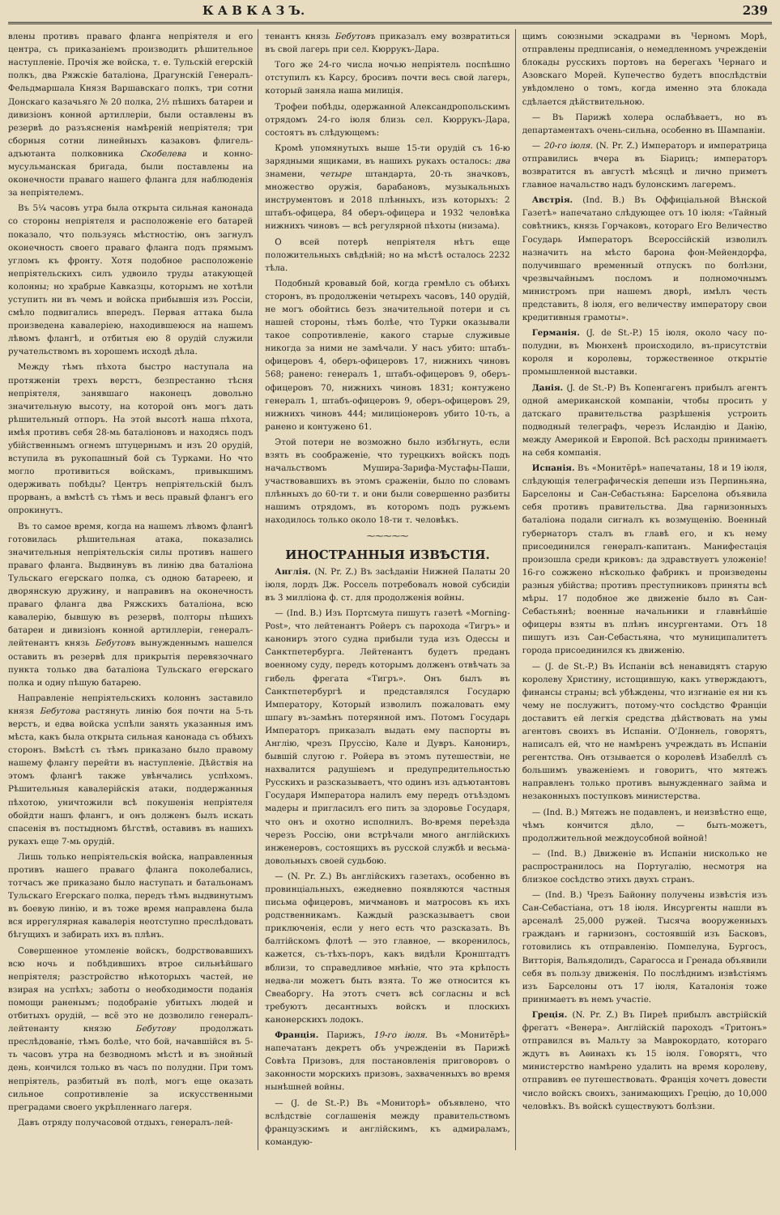К А В К А З Ъ. 239
влены противъ праваго фланга непріятеля и его центра, съ приказаніемъ производить рѣшительное наступленіе. Прочія же войска, т. е. Тульскій егерскій полкъ, два Ряжскіе баталіона, Драгунскій Генералъ-Фельдмаршала Князя Варшавскаго полкъ, три сотни Донскаго казачьяго № 20 полка, 2½ пѣшихъ батареи и дивизіонъ конной артиллеріи, были оставлены въ резервѣ до разъясненія намѣреній непріятеля; три сборныя сотни линейныхъ казаковъ флигель-адъютанта полковника Скобелева и конно-мусульманская бригада, были поставлены на оконечности праваго нашего фланга для наблюденія за непріятелемъ.
Въ 5¼ часовъ утра была открыта сильная канонада со стороны непріятеля и расположеніе его батарей показало, что пользуясь мѣстностію, онъ загнулъ оконечность своего праваго фланга подъ прямымъ угломъ къ фронту. Хотя подобное расположеніе непріятельскихъ силъ удвоило труды атакующей колонны; но храбрые Кавказцы, которымъ не хотѣли уступить ни въ чемъ и войска прибывшія изъ Россіи, смѣло подвигались впередъ. Первая аттака была произведена кавалеріею, находившеюся на нашемъ лѣвомъ флангѣ, и отбитыя ею 8 орудій служили ручательствомъ въ хорошемъ исходѣ дѣла.
Между тѣмъ пѣхота быстро наступала на протяженіи трехъ верстъ, безпрестанно тѣсня непріятеля, занявшаго наконецъ довольно значительную высоту, на которой онъ могъ дать рѣшительный отпоръ. На этой высотѣ наша пѣхота, имѣя противъ себя 28-мь баталіоновъ и находясь подъ убійственнымъ огнемъ штуцернымъ и изъ 20 орудій, вступила въ рукопашный бой съ Турками. Но что могло противиться войскамъ, привыкшимъ одерживать побѣды? Центръ непріятельскій былъ прорванъ, а вмѣстѣ съ тѣмъ и весь правый флангъ его опрокинутъ.
Въ то самое время, когда на нашемъ лѣвомъ флангѣ готовилась рѣшительная атака, показались значительныя непріятельскія силы противъ нашего праваго фланга. Выдвинувъ въ линію два баталіона Тульскаго егерскаго полка, съ одною батареею, и дворянскую дружину, и направивъ на оконечность праваго фланга два Ряжскихъ баталіона, всю кавалерію, бывшую въ резервѣ, полторы пѣшихъ батареи и дивизіонъ конной артиллеріи, генералъ-лейтенантъ князь Бебутовъ вынужденнымъ нашелся оставить въ резервѣ для прикрытія перевязочнаго пункта только два баталіона Тульскаго егерскаго полка и одну пѣшую батарею.
Направленіе непріятельскихъ колоннъ заставило князя Бебутова растянуть линію боя почти на 5-ть верстъ, и едва войска успѣли занять указанныя имъ мѣста, какъ была открыта сильная канонада съ обѣихъ сторонъ. Вмѣстѣ съ тѣмъ приказано было правому нашему флангу перейти въ наступленіе. Дѣйствія на этомъ флангѣ также увѣнчались успѣхомъ. Рѣшительныя кавалерійскія атаки, поддержанныя пѣхотою, уничтожили всѣ покушенія непріятеля обойдти нашъ флангъ, и онъ долженъ былъ искать спасенія въ постыдномъ бѣгствѣ, оставивъ въ нашихъ рукахъ еще 7-мь орудій.
Лишь только непріятельскія войска, направленныя противъ нашего праваго фланга поколебались, тотчасъ же приказано было наступать и батальонамъ Тульскаго Егерскаго полка, передъ тѣмъ выдвинутымъ въ боевую линію, и въ тоже время направлена была вся иррегулярная кавалерія неотступно преслѣдовать бѣгущихъ и забирать ихъ въ плѣнъ.
Совершенное утомленіе войскъ, бодрствовавшихъ всю ночь и побѣдившихъ втрое сильнѣйшаго непріятеля; разстройство нѣкоторыхъ частей, не взирая на успѣхъ; заботы о необходимости поданія помощи раненымъ; подобраніе убитыхъ людей и отбитыхъ орудій, — всё это не дозволило генералъ-лейтенанту князю Бебутову продолжать преслѣдованіе, тѣмъ болѣе, что бой, начавшійся въ 5-ть часовъ утра на безводномъ мѣстѣ и въ знойный день, кончился только въ часъ по полудни. При томъ непріятель, разбитый въ полѣ, могъ еще оказать сильное сопротивленіе за искусственными преградами своего укрѣпленнаго лагеря.
Давъ отряду получасовой отдыхъ, генералъ-лей-
тенантъ князь Бебутовъ приказалъ ему возвратиться въ свой лагерь при сел. Кюррукъ-Дара.
Того же 24-го числа ночью непріятель поспѣшно отступилъ къ Карсу, бросивъ почти весь свой лагерь, который заняла наша милиція.
Трофеи побѣды, одержанной Александропольскимъ отрядомъ 24-го іюля близь сел. Кюррукъ-Дара, состоятъ въ слѣдующемъ:
Кромѣ упомянутыхъ выше 15-ти орудій съ 16-ю зарядными ящиками, въ нашихъ рукахъ осталось: два знамени, четыре штандарта, 20-ть значковъ, множество оружія, барабановъ, музыкальныхъ инструментовъ и 2018 плѣнныхъ, изъ которыхъ: 2 штабъ-офицера, 84 оберъ-офицера и 1932 человѣка нижнихъ чиновъ — всѣ регулярной пѣхоты (низама).
О всей потерѣ непріятеля нѣтъ еще положительныхъ свѣдѣній; но на мѣстѣ осталось 2232 тѣла.
Подобный кровавый бой, когда гремѣло съ обѣихъ сторонъ, въ продолженіи четырехъ часовъ, 140 орудій, не могъ обойтись безъ значительной потери и съ нашей стороны, тѣмъ болѣе, что Турки оказывали такое сопротивленіе, какого старые служивые никогда за ними не замѣчали. У насъ убито: штабъ-офицеровъ 4, оберъ-офицеровъ 17, нижнихъ чиновъ 568; ранено: генералъ 1, штабъ-офицеровъ 9, оберъ-офицеровъ 70, нижнихъ чиновъ 1831; контужено генералъ 1, штабъ-офицеровъ 9, оберъ-офицеровъ 29, нижнихъ чиновъ 444; милиціонеровъ убито 10-ть, а ранено и контужено 61.
Этой потери не возможно было избѣгнуть, если взять въ соображеніе, что турецкихъ войскъ подъ начальствомъ Мушира-Зарифа-Мустафы-Паши, участвовавшихъ въ этомъ сраженіи, было по словамъ плѣнныхъ до 60-ти т. и они были совершенно разбиты нашимъ отрядомъ, въ которомъ подъ ружьемъ находилось только около 18-ти т. человѣкъ.
⁓⁓⁓⁓⁓
ИНОСТРАННЫЯ ИЗВѢСТІЯ.
Англія. (N. Pr. Z.) Въ засѣданіи Нижней Палаты 20 іюля, лордъ Дж. Россель потребовалъ новой субсидіи въ 3 милліона ф. ст. для продолженія войны.
— (Ind. B.) Изъ Портсмута пишутъ газетѣ «Morning-Post», что лейтенантъ Ройеръ съ парохода «Тигръ» и канониръ этого судна прибыли туда изъ Одессы и Санктпетербурга. Лейтенантъ будетъ преданъ военному суду, передъ которымъ долженъ отвѣчать за гибель фрегата «Тигръ». Онъ былъ въ Санктпетербургѣ и представлялся Государю Императору, Который изволилъ пожаловать ему шпагу въ-замѣнъ потерянной имъ. Потомъ Государь Императоръ приказалъ выдать ему паспорты въ Англію, чрезъ Пруссію, Кале и Дувръ. Канониръ, бывшій слугою г. Ройера въ этомъ путешествіи, не нахвалится радушіемъ и предупредительностью Русскихъ и разсказываетъ, что одинъ изъ адъютантовъ Государя Императора налилъ ему передъ отъѣздомъ мадеры и пригласилъ его пить за здоровье Государя, что онъ и охотно исполнилъ. Во-время переѣзда черезъ Россію, они встрѣчали много англійскихъ инженеровъ, состоящихъ въ русской службѣ и весьма-довольныхъ своей судьбою.
— (N. Pr. Z.) Въ англійскихъ газетахъ, особенно въ провинціальныхъ, ежедневно появляются частныя письма офицеровъ, мичмановъ и матросовъ къ ихъ родственникамъ. Каждый разсказываетъ свои приключенія, если у него есть что разсказать. Въ балтійскомъ флотѣ — это главное, — вкоренилось, кажется, съ-тѣхъ-поръ, какъ видѣли Кронштадтъ вблизи, то справедливое мнѣніе, что эта крѣпость недва-ли можетъ быть взята. То же относится къ Свеаборгу. На этотъ счетъ всѣ согласны и всѣ требуютъ десантныхъ войскъ и плоскихъ канонерскихъ лодокъ.
Франція. Парижъ, 19-го іюля. Въ «Монитёрѣ» напечатанъ декретъ объ учрежденіи въ Парижѣ Совѣта Призовъ, для постановленія приговоровъ о законности морскихъ призовъ, захваченныхъ во время нынѣшней войны.
— (J. de St.-P.) Въ «Мониторѣ» объявлено, что вслѣдствіе соглашенія между правительствомъ французскимъ и англійскимъ, къ адмираламъ, командую-
щимъ союзными эскадрами въ Черномъ Морѣ, отправлены предписанія, о немедленномъ учрежденіи блокады русскихъ портовъ на берегахъ Чернаго и Азовскаго Морей. Купечество будетъ впослѣдствіи увѣдомлено о томъ, когда именно эта блокада сдѣлается дѣйствительною.
— Въ Парижѣ холера ослабѣваетъ, но въ департаментахъ очень-сильна, особенно въ Шампаніи.
— 20-го іюля. (N. Pr. Z.) Императоръ и императрица отправились вчера въ Біарицъ; императоръ возвратится въ августѣ мѣсяцѣ и лично приметъ главное начальство надъ булонскимъ лагеремъ.
Австрія. (Ind. B.) Въ Оффиціальной Вѣнской Газетѣ» напечатано слѣдующее отъ 10 іюля: «Тайный совѣтникъ, князь Горчаковъ, котораго Его Величество Государь Императоръ Всероссійскій изволилъ назначить на мѣсто барона фон-Мейендорфа, получившаго временный отпускъ по болѣзни, чрезвычайнымъ посломъ и полномочнымъ министромъ при нашемъ дворѣ, имѣлъ честь представить, 8 іюля, его величеству императору свои кредитивныя грамоты».
Германія. (J. de St.-P.) 15 іюля, около часу по-полудни, въ Мюнхенѣ происходило, въ-присутствіи короля и королевы, торжественное открытіе промышленной выставки.
Данія. (J. de St.-P) Въ Копенгагенъ прибылъ агентъ одной американской компаніи, чтобы просить у датскаго правительства разрѣшенія устроить подводный телеграфъ, черезъ Исландію и Данію, между Америкой и Европой. Всѣ расходы принимаетъ на себя компанія.
Испанія. Въ «Монитёрѣ» напечатаны, 18 и 19 іюля, слѣдующія телеграфическія депеши изъ Перпиньяна, Барселоны и Сан-Себастьяна: Барселона объявила себя противъ правительства. Два гарнизонныхъ баталіона подали сигналъ къ возмущенію. Военный губернаторъ сталъ въ главѣ его, и къ нему присоединился генералъ-капитанъ. Манифестація произошла среди криковъ: да здравствуетъ уложеніе! 16-го сожжено нѣсколько фабрикъ и произведены разныя убійства; противъ преступниковъ приняты всѣ мѣры. 17 подобное же движеніе было въ Сан-Себастьянѣ; военные начальники и главнѣйшіе офицеры взяты въ плѣнъ инсургентами. Отъ 18 пишутъ изъ Сан-Себастьяна, что муниципалитетъ города присоединился къ движенію.
— (J. de St.-P.) Въ Испаніи всѣ ненавидятъ старую королеву Христину, истощившую, какъ утверждаютъ, финансы страны; всѣ убѣждены, что изгнаніе ея ни къ чему не послужитъ, потому-что сосѣдство Франціи доставитъ ей легкія средства дѣйствовать на умы агентовъ своихъ въ Испаніи. О'Доннель, говорятъ, написалъ ей, что не намѣренъ учреждать въ Испаніи регентства. Онъ отзывается о королевѣ Изабеллѣ съ большимъ уваженіемъ и говоритъ, что мятежъ направленъ только противъ вынужденнаго займа и незаконныхъ поступковъ министерства.
— (Ind. B.) Мятежъ не подавленъ, и неизвѣстно еще, чѣмъ кончится дѣло, — быть-можетъ, продолжительной междоусобной войной!
— (Ind. B.) Движеніе въ Испаніи нисколько не распространилось на Португалію, несмотря на близкое сосѣдство этихъ двухъ странъ.
— (Ind. B.) Чрезъ Байонну получены извѣстія изъ Сан-Себастіана, отъ 18 іюля. Инсургенты нашли въ арсеналѣ 25,000 ружей. Тысяча вооруженныхъ гражданъ и гарнизонъ, состоявшій изъ Басковъ, готовились къ отправленію. Помпелуна, Бургосъ, Витторія, Вальядолидъ, Сарагосса и Гренада объявили себя въ пользу движенія. По послѣднимъ извѣстіямъ изъ Барселоны отъ 17 іюля, Каталонія тоже принимаетъ въ немъ участіе.
Греція. (N. Pr. Z.) Въ Пиреѣ прибылъ австрійскій фрегатъ «Венера». Англійскій пароходъ «Тритонъ» отправился въ Мальту за Маврокордато, котораго ждутъ въ Аѳинахъ къ 15 іюля. Говорятъ, что министерство намѣрено удалить на время королеву, отправивъ ее путешествовать. Франція хочетъ довести число войскъ своихъ, занимающихъ Грецію, до 10,000 человѣкъ. Въ войскѣ существуютъ болѣзни.